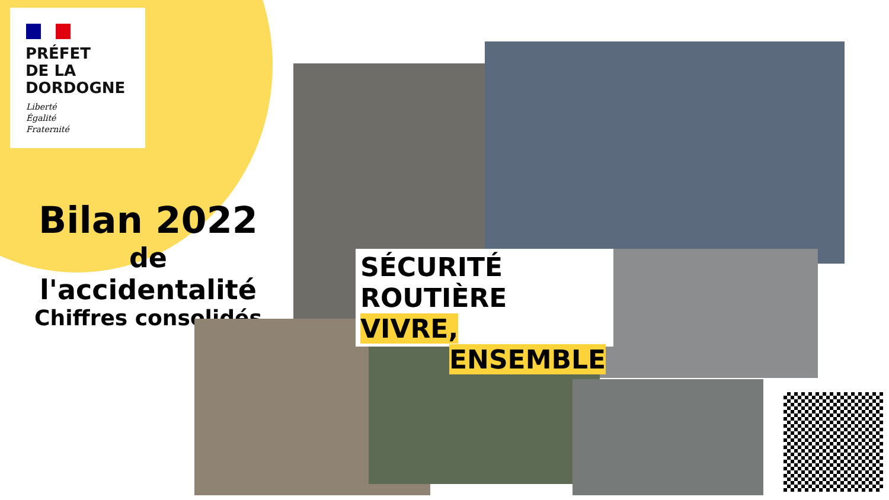PRÉFET
DE LA
DORDOGNE
Liberté
Égalité
Fraternité
Bilan 2022
de l'accidentalité
Chiffres consolidés
SÉCURITÉ
ROUTIÈRE VIVRE,
ENSEMBLE